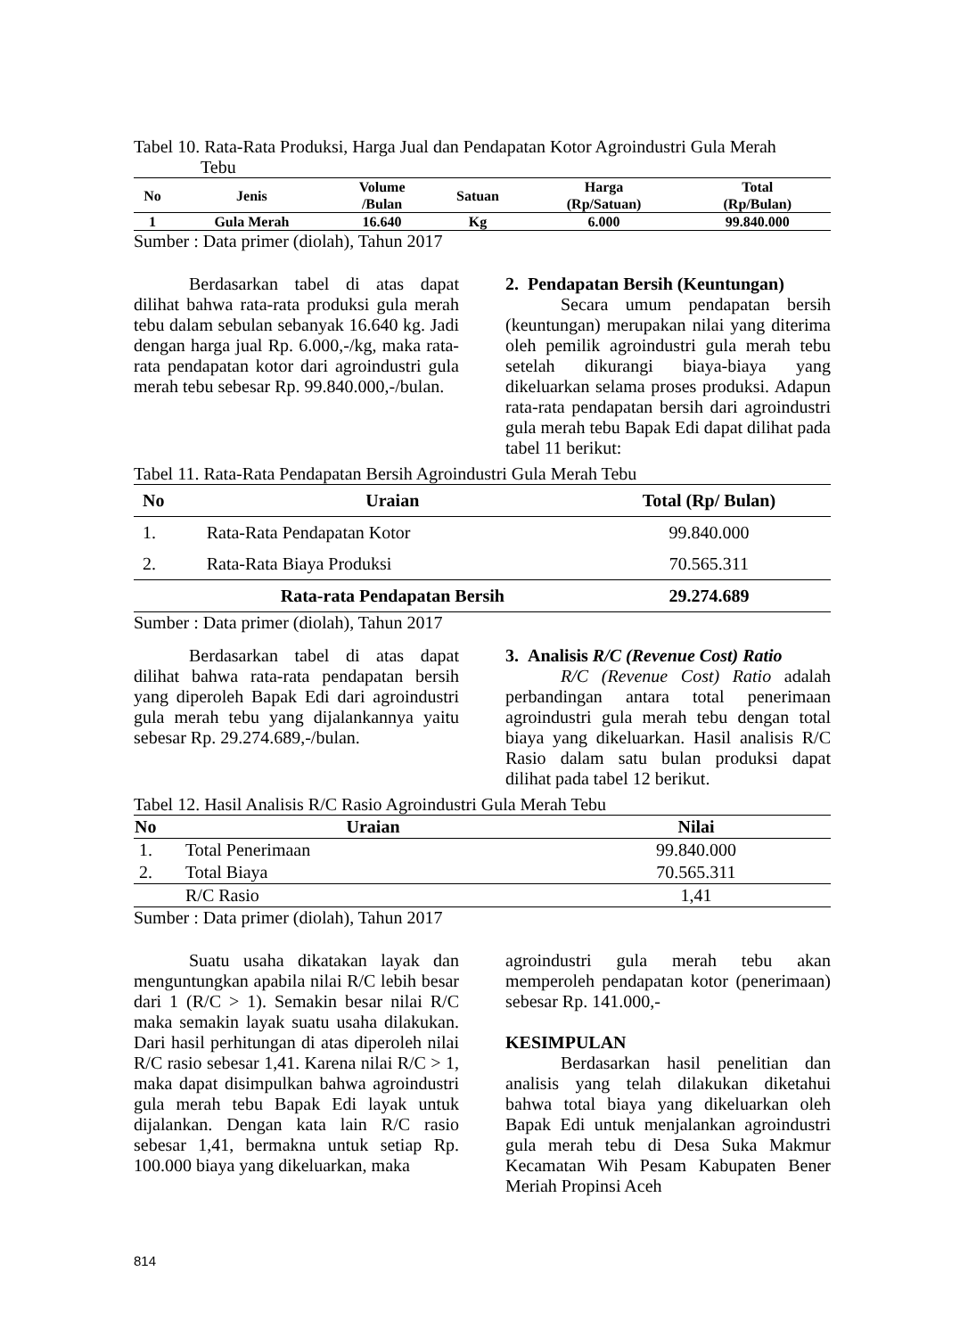Tabel 10. Rata-Rata Produksi, Harga Jual dan Pendapatan Kotor Agroindustri Gula Merah
Tebu
| No | Jenis | Volume /Bulan | Satuan | Harga (Rp/Satuan) | Total (Rp/Bulan) |
| --- | --- | --- | --- | --- | --- |
| 1 | Gula Merah | 16.640 | Kg | 6.000 | 99.840.000 |
Sumber : Data primer (diolah), Tahun 2017
Berdasarkan tabel di atas dapat dilihat bahwa rata-rata produksi gula merah tebu dalam sebulan sebanyak 16.640 kg. Jadi dengan harga jual Rp. 6.000,-/kg, maka rata-rata pendapatan kotor dari agroindustri gula merah tebu sebesar Rp. 99.840.000,-/bulan.
2. Pendapatan Bersih (Keuntungan)
Secara umum pendapatan bersih (keuntungan) merupakan nilai yang diterima oleh pemilik agroindustri gula merah tebu setelah dikurangi biaya-biaya yang dikeluarkan selama proses produksi. Adapun rata-rata pendapatan bersih dari agroindustri gula merah tebu Bapak Edi dapat dilihat pada tabel 11 berikut:
Tabel 11. Rata-Rata Pendapatan Bersih Agroindustri Gula Merah Tebu
| No | Uraian | Total (Rp/ Bulan) |
| --- | --- | --- |
| 1. | Rata-Rata Pendapatan Kotor | 99.840.000 |
| 2. | Rata-Rata Biaya Produksi | 70.565.311 |
| | Rata-rata Pendapatan Bersih | 29.274.689 |
Sumber : Data primer (diolah), Tahun 2017
Berdasarkan tabel di atas dapat dilihat bahwa rata-rata pendapatan bersih yang diperoleh Bapak Edi dari agroindustri gula merah tebu yang dijalankannya yaitu sebesar Rp. 29.274.689,-/bulan.
3. Analisis R/C (Revenue Cost) Ratio
R/C (Revenue Cost) Ratio adalah perbandingan antara total penerimaan agroindustri gula merah tebu dengan total biaya yang dikeluarkan. Hasil analisis R/C Rasio dalam satu bulan produksi dapat dilihat pada tabel 12 berikut.
Tabel 12. Hasil Analisis R/C Rasio Agroindustri Gula Merah Tebu
| No | Uraian | Nilai |
| --- | --- | --- |
| 1. | Total Penerimaan | 99.840.000 |
| 2. | Total Biaya | 70.565.311 |
| | R/C Rasio | 1,41 |
Sumber : Data primer (diolah), Tahun 2017
Suatu usaha dikatakan layak dan menguntungkan apabila nilai R/C lebih besar dari 1 (R/C > 1). Semakin besar nilai R/C maka semakin layak suatu usaha dilakukan. Dari hasil perhitungan di atas diperoleh nilai R/C rasio sebesar 1,41. Karena nilai R/C > 1, maka dapat disimpulkan bahwa agroindustri gula merah tebu Bapak Edi layak untuk dijalankan. Dengan kata lain R/C rasio sebesar 1,41, bermakna untuk setiap Rp. 100.000 biaya yang dikeluarkan, maka
agroindustri gula merah tebu akan memperoleh pendapatan kotor (penerimaan) sebesar Rp. 141.000,-
KESIMPULAN
Berdasarkan hasil penelitian dan analisis yang telah dilakukan diketahui bahwa total biaya yang dikeluarkan oleh Bapak Edi untuk menjalankan agroindustri gula merah tebu di Desa Suka Makmur Kecamatan Wih Pesam Kabupaten Bener Meriah Propinsi Aceh
814